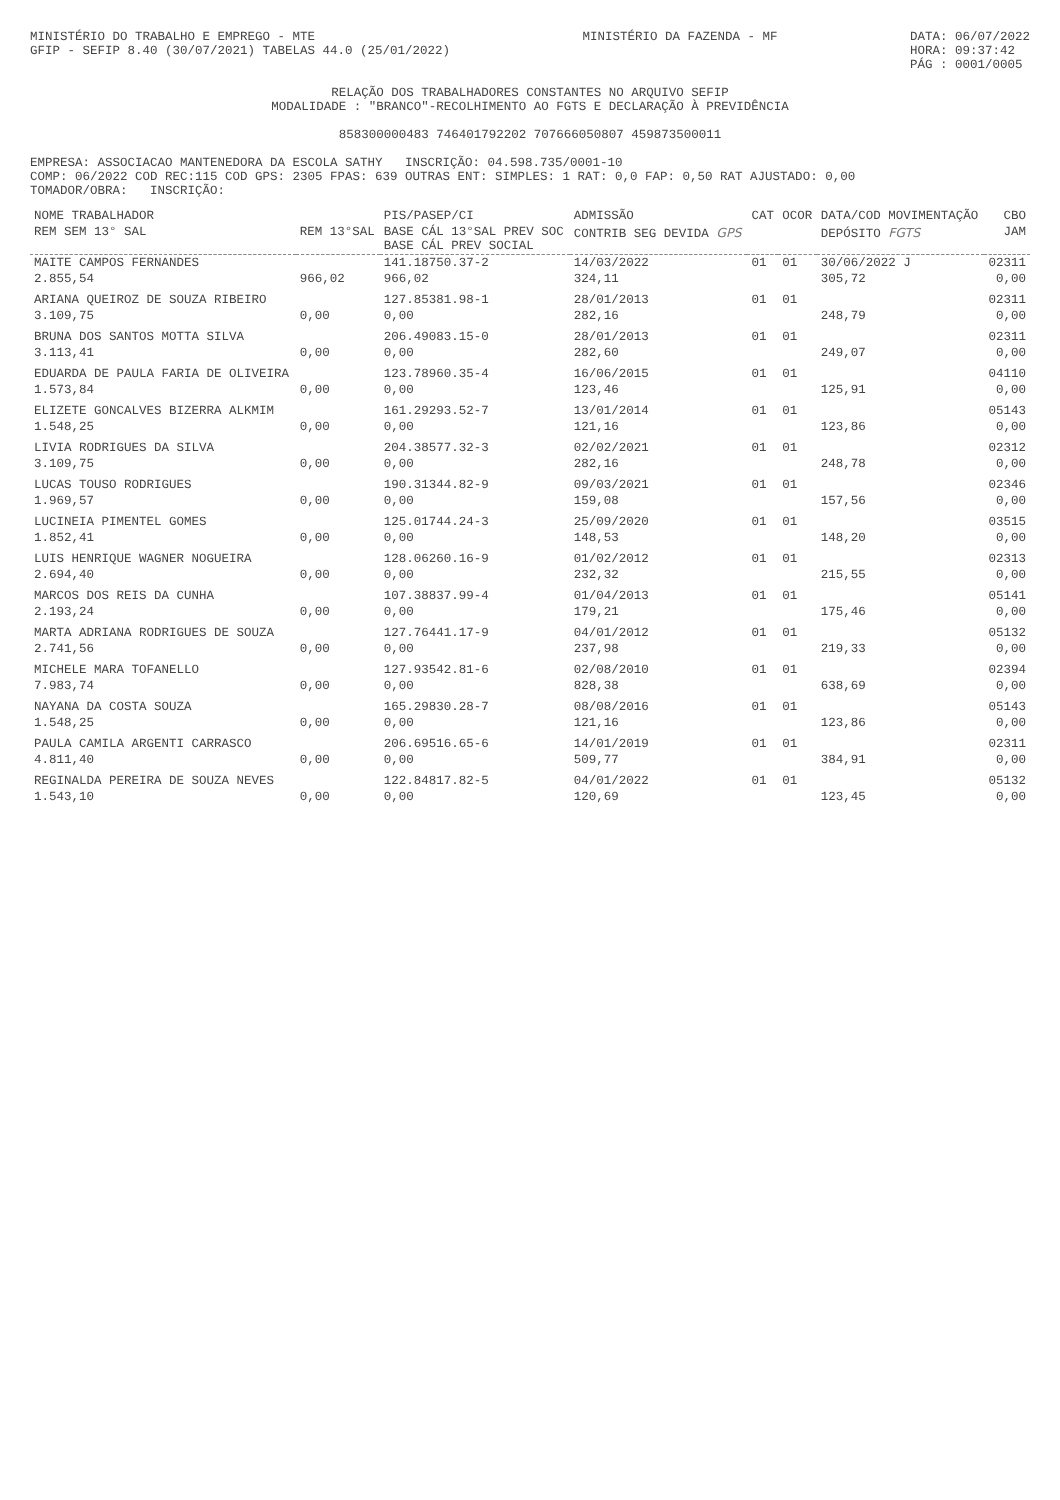MINISTÉRIO DO TRABALHO E EMPREGO - MTE
GFIP - SEFIP 8.40 (30/07/2021) TABELAS 44.0 (25/01/2022)
MINISTÉRIO DA FAZENDA - MF DATA: 06/07/2022
HORA: 09:37:42
PÁG : 0001/0005
RELAÇÃO DOS TRABALHADORES CONSTANTES NO ARQUIVO SEFIP
MODALIDADE : "BRANCO"-RECOLHIMENTO AO FGTS E DECLARAÇÃO À PREVIDÊNCIA
85830000048​3 746401792202 707666050807 459873500011
EMPRESA: ASSOCIACAO MANTENEDORA DA ESCOLA SATHY INSCRIÇÃO: 04.598.735/0001-10
COMP: 06/2022 COD REC:115 COD GPS: 2305 FPAS: 639 OUTRAS ENT: SIMPLES: 1 RAT: 0,0 FAP: 0,50 RAT AJUSTADO: 0,00
TOMADOR/OBRA: INSCRIÇÃO:
| NOME TRABALHADOR | | PIS/PASEP/CI | ADMISSÃO | CAT | OCOR | DATA/COD MOVIMENTAÇÃO | CBO |
| --- | --- | --- | --- | --- | --- | --- | --- |
| REM SEM 13° SAL | REM 13°SAL | BASE CÁL 13°SAL PREV SOC BASE CÁL PREV SOCIAL | CONTRIB SEG DEVIDA GPS | | | DEPÓSITO FGTS | JAM |
| MAITE CAMPOS FERNANDES | | 141.18750.37-2 | 14/03/2022 | 01 | 01 | 30/06/2022 J | 02311 |
| 2.855,54 | 966,02 | 966,02 | 324,11 | | | 305,72 | 0,00 |
| ARIANA QUEIROZ DE SOUZA RIBEIRO | | 127.85381.98-1 | 28/01/2013 | 01 | 01 | | 02311 |
| 3.109,75 | 0,00 | 0,00 | 282,16 | | | 248,79 | 0,00 |
| BRUNA DOS SANTOS MOTTA SILVA | | 206.49083.15-0 | 28/01/2013 | 01 | 01 | | 02311 |
| 3.113,41 | 0,00 | 0,00 | 282,60 | | | 249,07 | 0,00 |
| EDUARDA DE PAULA FARIA DE OLIVEIRA | | 123.78960.35-4 | 16/06/2015 | 01 | 01 | | 04110 |
| 1.573,84 | 0,00 | 0,00 | 123,46 | | | 125,91 | 0,00 |
| ELIZETE GONCALVES BIZERRA ALKMIM | | 161.29293.52-7 | 13/01/2014 | 01 | 01 | | 05143 |
| 1.548,25 | 0,00 | 0,00 | 121,16 | | | 123,86 | 0,00 |
| LIVIA RODRIGUES DA SILVA | | 204.38577.32-3 | 02/02/2021 | 01 | 01 | | 02312 |
| 3.109,75 | 0,00 | 0,00 | 282,16 | | | 248,78 | 0,00 |
| LUCAS TOUSO RODRIGUES | | 190.31344.82-9 | 09/03/2021 | 01 | 01 | | 02346 |
| 1.969,57 | 0,00 | 0,00 | 159,08 | | | 157,56 | 0,00 |
| LUCINEIA PIMENTEL GOMES | | 125.01744.24-3 | 25/09/2020 | 01 | 01 | | 03515 |
| 1.852,41 | 0,00 | 0,00 | 148,53 | | | 148,20 | 0,00 |
| LUIS HENRIQUE WAGNER NOGUEIRA | | 128.06260.16-9 | 01/02/2012 | 01 | 01 | | 02313 |
| 2.694,40 | 0,00 | 0,00 | 232,32 | | | 215,55 | 0,00 |
| MARCOS DOS REIS DA CUNHA | | 107.38837.99-4 | 01/04/2013 | 01 | 01 | | 05141 |
| 2.193,24 | 0,00 | 0,00 | 179,21 | | | 175,46 | 0,00 |
| MARTA ADRIANA RODRIGUES DE SOUZA | | 127.76441.17-9 | 04/01/2012 | 01 | 01 | | 05132 |
| 2.741,56 | 0,00 | 0,00 | 237,98 | | | 219,33 | 0,00 |
| MICHELE MARA TOFANELLO | | 127.93542.81-6 | 02/08/2010 | 01 | 01 | | 02394 |
| 7.983,74 | 0,00 | 0,00 | 828,38 | | | 638,69 | 0,00 |
| NAYANA DA COSTA SOUZA | | 165.29830.28-7 | 08/08/2016 | 01 | 01 | | 05143 |
| 1.548,25 | 0,00 | 0,00 | 121,16 | | | 123,86 | 0,00 |
| PAULA CAMILA ARGENTI CARRASCO | | 206.69516.65-6 | 14/01/2019 | 01 | 01 | | 02311 |
| 4.811,40 | 0,00 | 0,00 | 509,77 | | | 384,91 | 0,00 |
| REGINALDA PEREIRA DE SOUZA NEVES | | 122.84817.82-5 | 04/01/2022 | 01 | 01 | | 05132 |
| 1.543,10 | 0,00 | 0,00 | 120,69 | | | 123,45 | 0,00 |